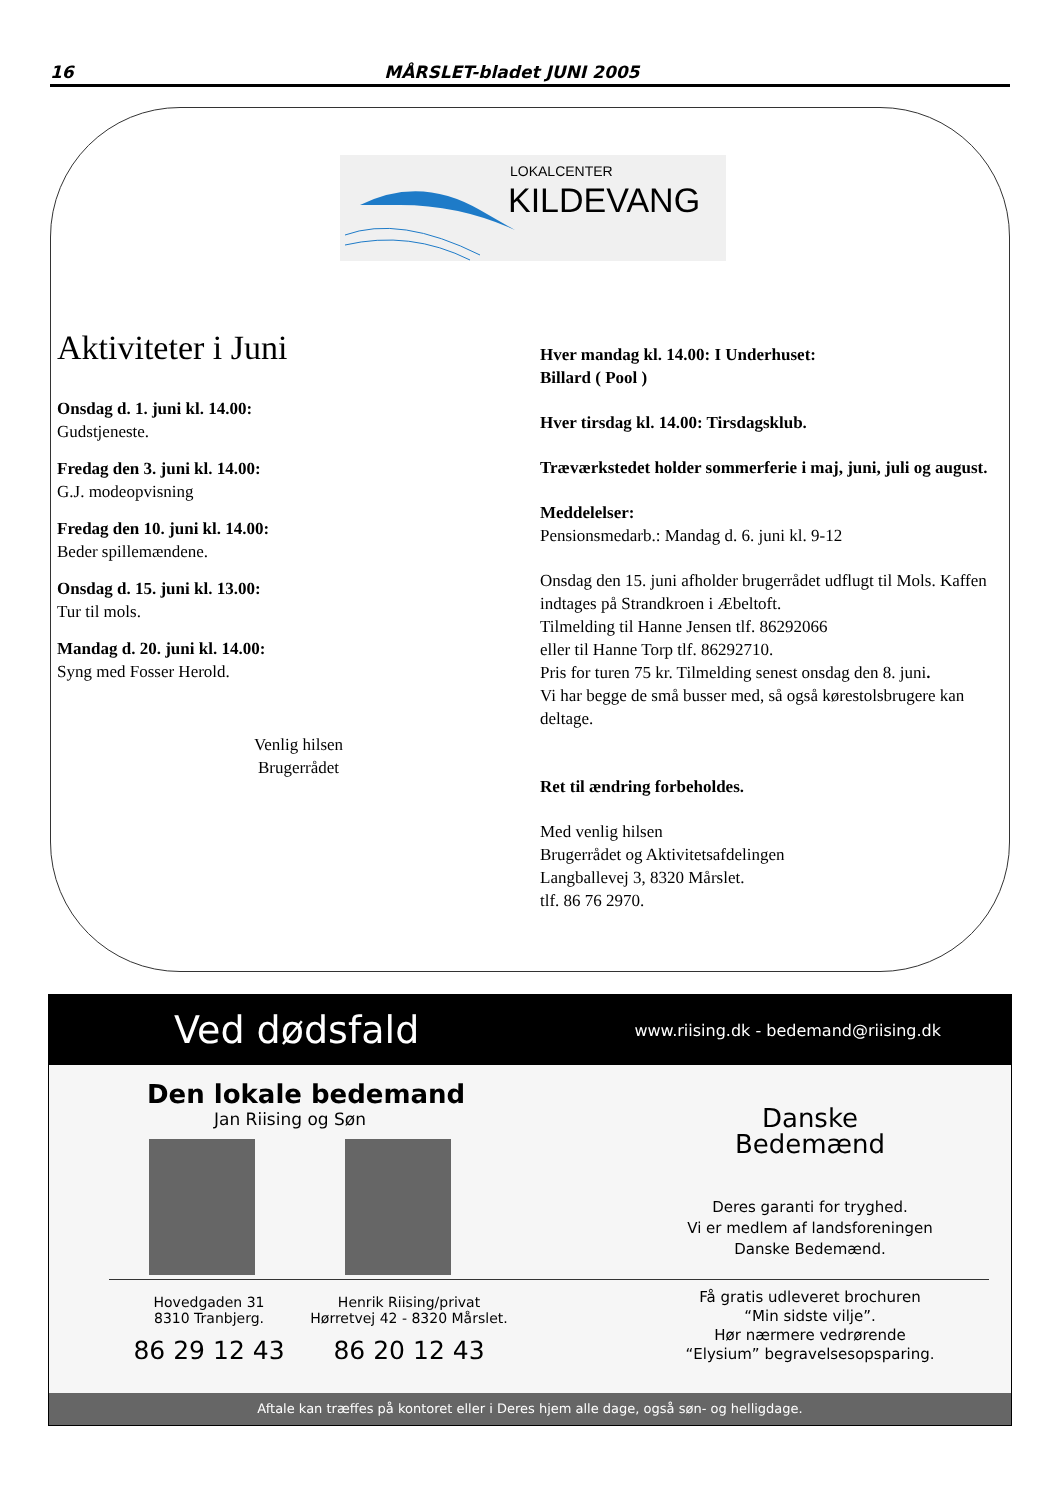16 MÅRSLET-bladet JUNI 2005
LOKALCENTER
KILDEVANG
Aktiviteter i Juni
Onsdag d. 1. juni kl. 14.00:
Gudstjeneste.
Fredag den 3. juni kl. 14.00:
G.J. modeopvisning
Fredag den 10. juni kl. 14.00:
Beder spillemændene.
Onsdag d. 15. juni kl. 13.00:
Tur til mols.
Mandag d. 20. juni kl. 14.00:
Syng med Fosser Herold.
Venlig hilsen
Brugerrådet
Hver mandag kl. 14.00: I Underhuset:
Billard ( Pool )
Hver tirsdag kl. 14.00: Tirsdagsklub.
Træværkstedet holder sommerferie i maj, juni, juli og august.
Meddelelser:
Pensionsmedarb.: Mandag d. 6. juni kl. 9-12
Onsdag den 15. juni afholder brugerrådet udflugt til Mols. Kaffen indtages på Strandkroen i Æbeltoft.
Tilmelding til Hanne Jensen tlf. 86292066
eller til Hanne Torp tlf. 86292710.
Pris for turen 75 kr. Tilmelding senest onsdag den 8. juni.
Vi har begge de små busser med, så også kørestolsbrugere kan deltage.
Ret til ændring forbeholdes.
Med venlig hilsen
Brugerrådet og Aktivitetsafdelingen
Langballevej 3, 8320 Mårslet.
tlf. 86 76 2970.
Ved dødsfald www.riising.dk - bedemand@riising.dk
Den lokale bedemand
Jan Riising og Søn
Hovedgaden 31
8310 Tranbjerg.
86 29 12 43
Henrik Riising/privat
Hørretvej 42 - 8320 Mårslet.
86 20 12 43
Danske
Bedemænd
Deres garanti for tryghed.
Vi er medlem af landsforeningen
Danske Bedemænd.
Få gratis udleveret brochuren
“Min sidste vilje”.
Hør nærmere vedrørende
“Elysium” begravelsesopsparing.
Aftale kan træffes på kontoret eller i Deres hjem alle dage, også søn- og helligdage.